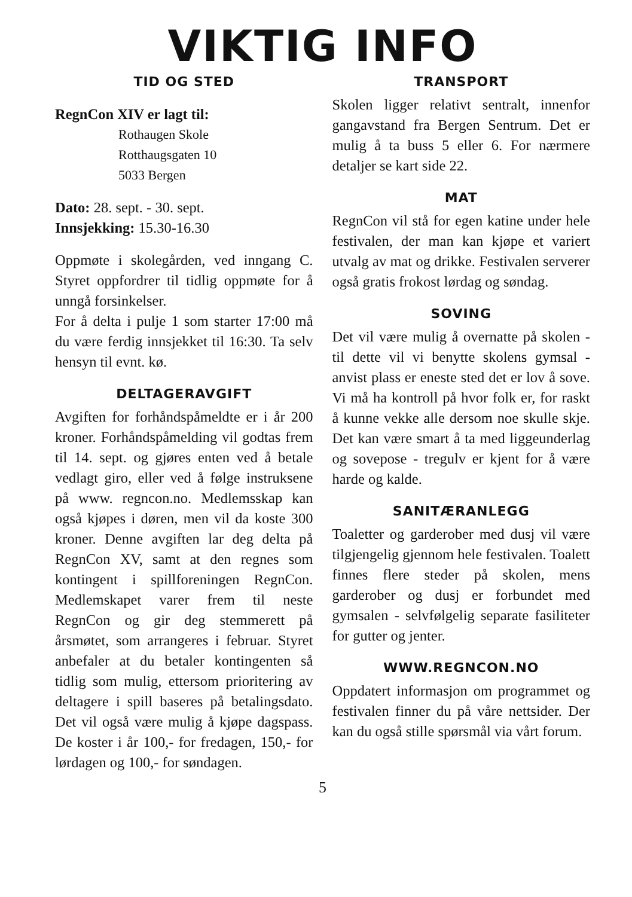VIKTIG INFO
TID OG STED
RegnCon XIV er lagt til:
Rothaugen Skole
Rotthaugsgaten 10
5033 Bergen
Dato: 28. sept. - 30. sept.
Innsjekking: 15.30-16.30
Oppmøte i skolegården, ved inngang C. Styret oppfordrer til tidlig oppmøte for å unngå forsinkelser.
For å delta i pulje 1 som starter 17:00 må du være ferdig innsjekket til 16:30. Ta selv hensyn til evnt. kø.
DELTAGERAVGIFT
Avgiften for forhåndspåmeldte er i år 200 kroner. Forhåndspåmelding vil godtas frem til 14. sept. og gjøres enten ved å betale vedlagt giro, eller ved å følge instruksene på www. regncon.no. Medlemsskap kan også kjøpes i døren, men vil da koste 300 kroner. Denne avgiften lar deg delta på RegnCon XV, samt at den regnes som kontingent i spillforeningen RegnCon. Medlemskapet varer frem til neste RegnCon og gir deg stemmerett på årsmøtet, som arrangeres i februar. Styret anbefaler at du betaler kontingenten så tidlig som mulig, ettersom prioritering av deltagere i spill baseres på betalingsdato. Det vil også være mulig å kjøpe dagspass. De koster i år 100,- for fredagen, 150,- for lørdagen og 100,- for søndagen.
TRANSPORT
Skolen ligger relativt sentralt, innenfor gangavstand fra Bergen Sentrum. Det er mulig å ta buss 5 eller 6. For nærmere detaljer se kart side 22.
MAT
RegnCon vil stå for egen katine under hele festivalen, der man kan kjøpe et variert utvalg av mat og drikke. Festivalen serverer også gratis frokost lørdag og søndag.
SOVING
Det vil være mulig å overnatte på skolen - til dette vil vi benytte skolens gymsal - anvist plass er eneste sted det er lov å sove. Vi må ha kontroll på hvor folk er, for raskt å kunne vekke alle dersom noe skulle skje. Det kan være smart å ta med liggeunderlag og sovepose - tregulv er kjent for å være harde og kalde.
SANITÆRANLEGG
Toaletter og garderober med dusj vil være tilgjengelig gjennom hele festivalen. Toalett finnes flere steder på skolen, mens garderober og dusj er forbundet med gymsalen - selvfølgelig separate fasiliteter for gutter og jenter.
WWW.REGNCON.NO
Oppdatert informasjon om programmet og festivalen finner du på våre nettsider. Der kan du også stille spørsmål via vårt forum.
5